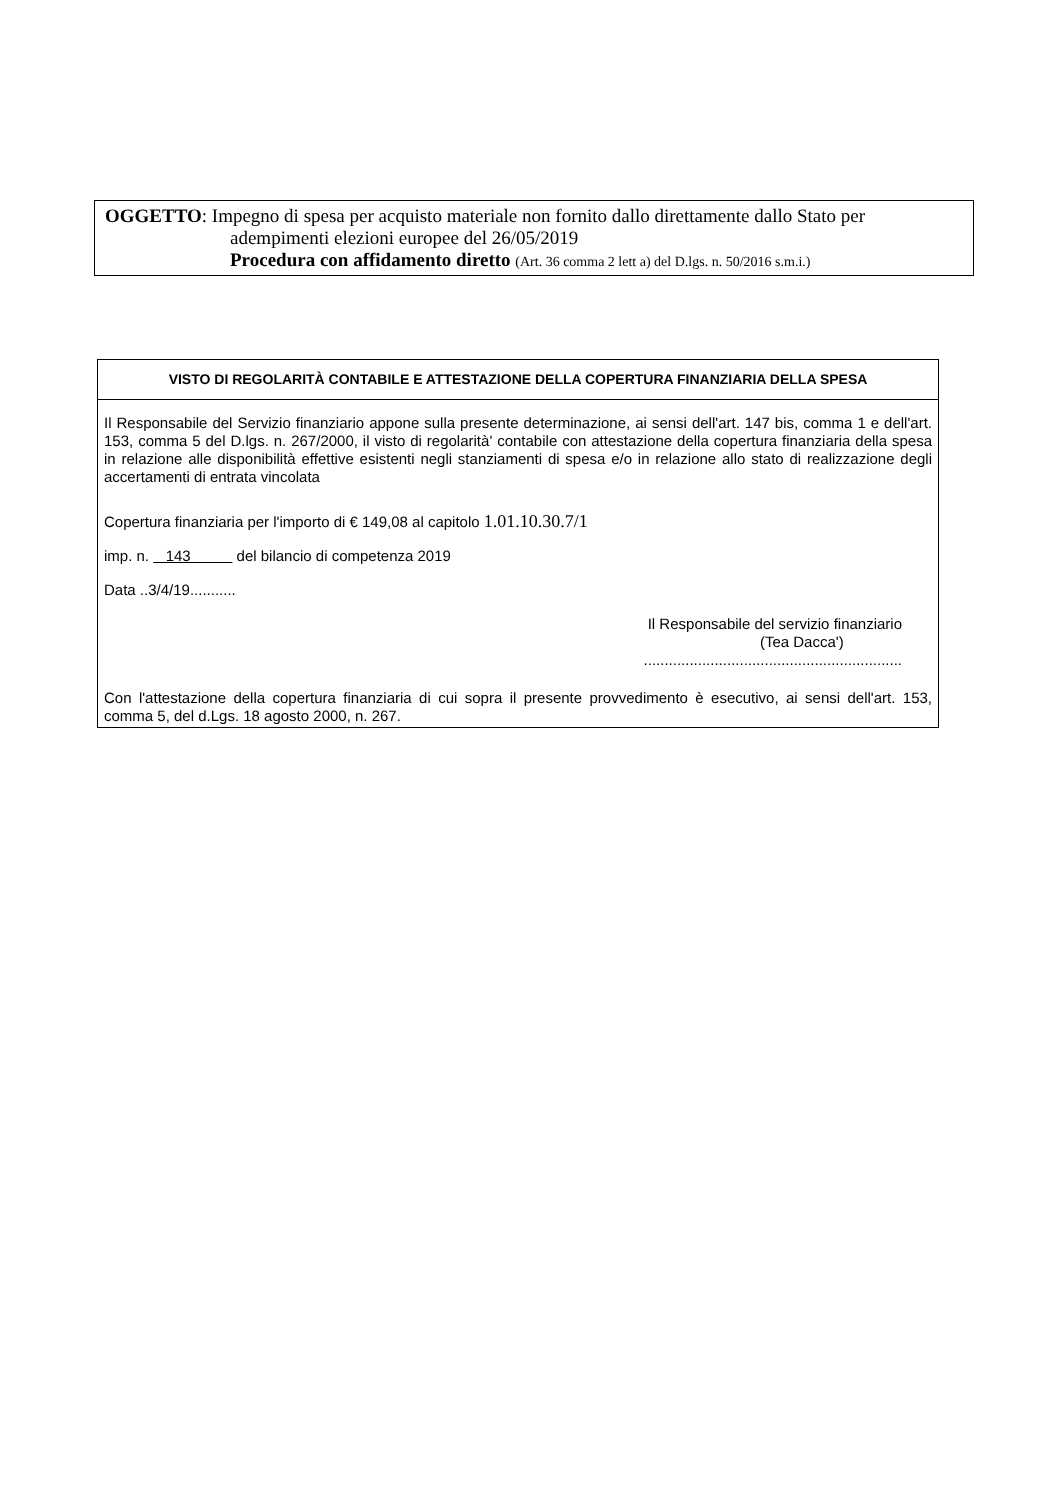OGGETTO: Impegno di spesa per acquisto materiale non fornito dallo direttamente dallo Stato per
adempimenti elezioni europee del 26/05/2019
Procedura con affidamento diretto (Art. 36 comma 2 lett a) del D.lgs. n. 50/2016 s.m.i.)
VISTO DI REGOLARITÀ CONTABILE E ATTESTAZIONE DELLA COPERTURA FINANZIARIA DELLA SPESA
Il Responsabile del Servizio finanziario appone sulla presente determinazione, ai sensi dell'art. 147 bis, comma 1 e dell'art. 153, comma 5 del D.lgs. n. 267/2000, il visto di regolarità' contabile con attestazione della copertura finanziaria della spesa in relazione alle disponibilità effettive esistenti negli stanziamenti di spesa e/o in relazione allo stato di realizzazione degli accertamenti di entrata vincolata
Copertura finanziaria per l'importo di € 149,08 al capitolo 1.01.10.30.7/1
imp. n. 143 del bilancio di competenza 2019
Data ..3/4/19...........
Il Responsabile del servizio finanziario
(Tea Dacca')
..............................................................
Con l'attestazione della copertura finanziaria di cui sopra il presente provvedimento è esecutivo, ai sensi dell'art. 153, comma 5, del d.Lgs. 18 agosto 2000, n. 267.